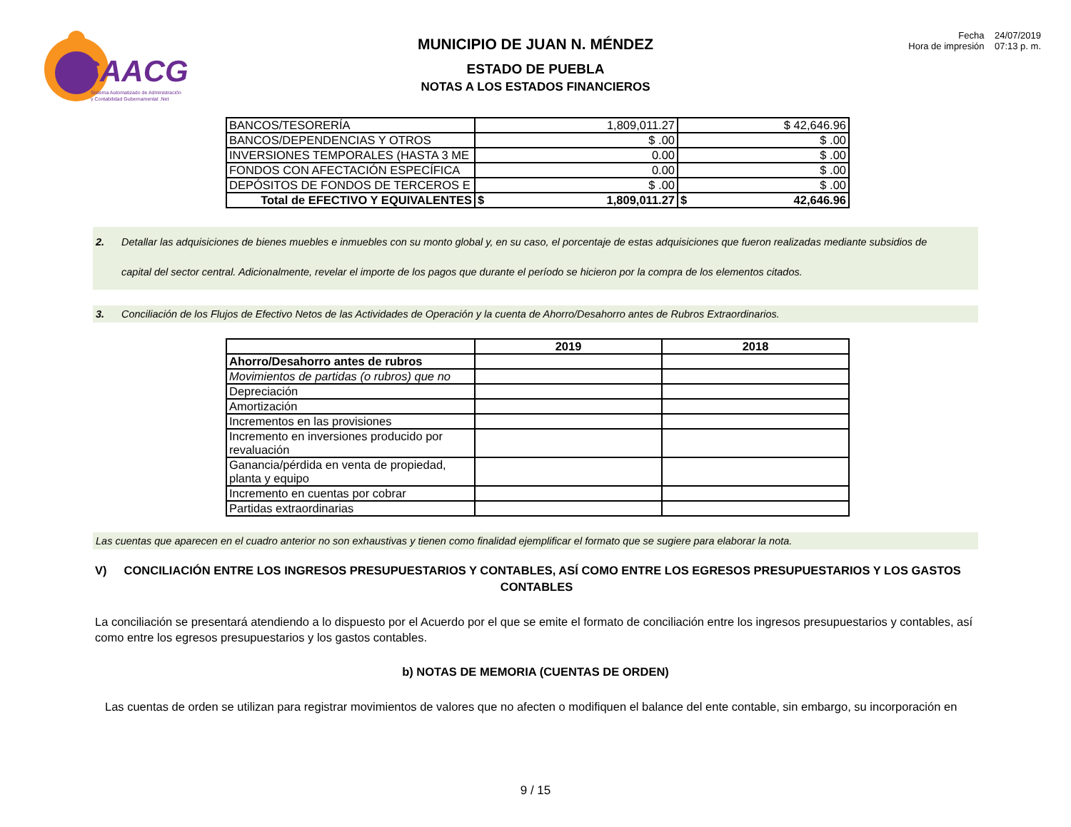SAACG
Sistema Automatizado de Administración
y Contabilidad Gubernamental .Net
MUNICIPIO DE JUAN N. MÉNDEZ
ESTADO DE PUEBLA
NOTAS A LOS ESTADOS FINANCIEROS
Fecha 24/07/2019
Hora de impresión 07:13 p. m.
| BANCOS/TESORERÍA | 1,809,011.27 | $ 42,646.96 |
| BANCOS/DEPENDENCIAS Y OTROS | $ .00 | $ .00 |
| INVERSIONES TEMPORALES (HASTA 3 ME | 0.00 | $ .00 |
| FONDOS CON AFECTACIÓN ESPECÍFICA | 0.00 | $ .00 |
| DEPÓSITOS DE FONDOS DE TERCEROS E | $ .00 | $ .00 |
| Total de EFECTIVO Y EQUIVALENTES | $ 1,809,011.27 | $ 42,646.96 |
2. Detallar las adquisiciones de bienes muebles e inmuebles con su monto global y, en su caso, el porcentaje de estas adquisiciones que fueron realizadas mediante subsidios de capital del sector central. Adicionalmente, revelar el importe de los pagos que durante el período se hicieron por la compra de los elementos citados.
3. Conciliación de los Flujos de Efectivo Netos de las Actividades de Operación y la cuenta de Ahorro/Desahorro antes de Rubros Extraordinarios.
| | 2019 | 2018 |
| --- | --- | --- |
| Ahorro/Desahorro antes de rubros | | |
| Movimientos de partidas (o rubros) que no | | |
| Depreciación | | |
| Amortización | | |
| Incrementos en las provisiones | | |
| Incremento en inversiones producido por revaluación | | |
| Ganancia/pérdida en venta de propiedad, planta y equipo | | |
| Incremento en cuentas por cobrar | | |
| Partidas extraordinarias | | |
Las cuentas que aparecen en el cuadro anterior no son exhaustivas y tienen como finalidad ejemplificar el formato que se sugiere para elaborar la nota.
V) CONCILIACIÓN ENTRE LOS INGRESOS PRESUPUESTARIOS Y CONTABLES, ASÍ COMO ENTRE LOS EGRESOS PRESUPUESTARIOS Y LOS GASTOS CONTABLES
La conciliación se presentará atendiendo a lo dispuesto por el Acuerdo por el que se emite el formato de conciliación entre los ingresos presupuestarios y contables, así como entre los egresos presupuestarios y los gastos contables.
b) NOTAS DE MEMORIA (CUENTAS DE ORDEN)
Las cuentas de orden se utilizan para registrar movimientos de valores que no afecten o modifiquen el balance del ente contable, sin embargo, su incorporación en
9 / 15